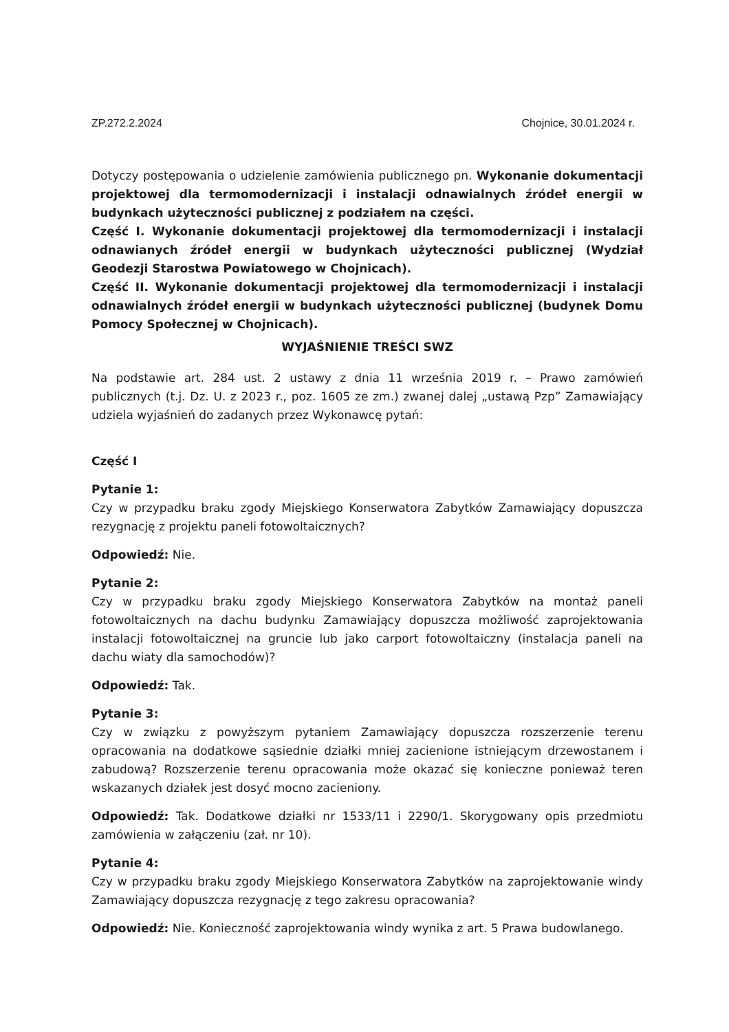ZP.272.2.2024 Chojnice, 30.01.2024 r.
Dotyczy postępowania o udzielenie zamówienia publicznego pn. Wykonanie dokumentacji projektowej dla termomodernizacji i instalacji odnawialnych źródeł energii w budynkach użyteczności publicznej z podziałem na części.
Część I. Wykonanie dokumentacji projektowej dla termomodernizacji i instalacji odnawianych źródeł energii w budynkach użyteczności publicznej (Wydział Geodezji Starostwa Powiatowego w Chojnicach).
Część II. Wykonanie dokumentacji projektowej dla termomodernizacji i instalacji odnawialnych źródeł energii w budynkach użyteczności publicznej (budynek Domu Pomocy Społecznej w Chojnicach).
WYJAŚNIENIE TREŚCI SWZ
Na podstawie art. 284 ust. 2 ustawy z dnia 11 września 2019 r. – Prawo zamówień publicznych (t.j. Dz. U. z 2023 r., poz. 1605 ze zm.) zwanej dalej „ustawą Pzp” Zamawiający udziela wyjaśnień do zadanych przez Wykonawcę pytań:
Część I
Pytanie 1:
Czy w przypadku braku zgody Miejskiego Konserwatora Zabytków Zamawiający dopuszcza rezygnację z projektu paneli fotowoltaicznych?
Odpowiedź: Nie.
Pytanie 2:
Czy w przypadku braku zgody Miejskiego Konserwatora Zabytków na montaż paneli fotowoltaicznych na dachu budynku Zamawiający dopuszcza możliwość zaprojektowania instalacji fotowoltaicznej na gruncie lub jako carport fotowoltaiczny (instalacja paneli na dachu wiaty dla samochodów)?
Odpowiedź: Tak.
Pytanie 3:
Czy w związku z powyższym pytaniem Zamawiający dopuszcza rozszerzenie terenu opracowania na dodatkowe sąsiednie działki mniej zacienione istniejącym drzewostanem i zabudową? Rozszerzenie terenu opracowania może okazać się konieczne ponieważ teren wskazanych działek jest dosyć mocno zacieniony.
Odpowiedź: Tak. Dodatkowe działki nr 1533/11 i 2290/1. Skorygowany opis przedmiotu zamówienia w załączeniu (zał. nr 10).
Pytanie 4:
Czy w przypadku braku zgody Miejskiego Konserwatora Zabytków na zaprojektowanie windy Zamawiający dopuszcza rezygnację z tego zakresu opracowania?
Odpowiedź: Nie. Konieczność zaprojektowania windy wynika z art. 5 Prawa budowlanego.